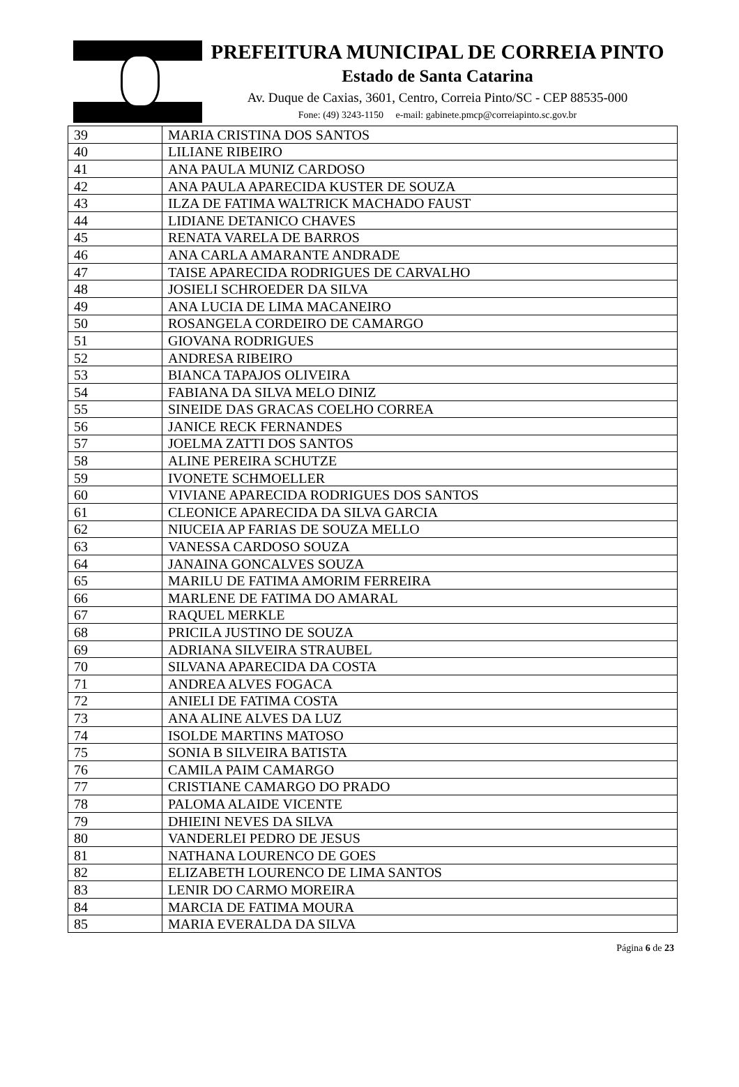PREFEITURA MUNICIPAL DE CORREIA PINTO
Estado de Santa Catarina
Av. Duque de Caxias, 3601, Centro, Correia Pinto/SC - CEP 88535-000
Fone: (49) 3243-1150 e-mail: gabinete.pmcp@correiapinto.sc.gov.br
| 39 | MARIA CRISTINA DOS SANTOS |
| 40 | LILIANE RIBEIRO |
| 41 | ANA PAULA MUNIZ CARDOSO |
| 42 | ANA PAULA APARECIDA KUSTER DE SOUZA |
| 43 | ILZA DE FATIMA WALTRICK MACHADO FAUST |
| 44 | LIDIANE DETANICO CHAVES |
| 45 | RENATA VARELA DE BARROS |
| 46 | ANA CARLA AMARANTE ANDRADE |
| 47 | TAISE APARECIDA RODRIGUES DE CARVALHO |
| 48 | JOSIELI SCHROEDER DA SILVA |
| 49 | ANA LUCIA DE LIMA MACANEIRO |
| 50 | ROSANGELA CORDEIRO DE CAMARGO |
| 51 | GIOVANA RODRIGUES |
| 52 | ANDRESA RIBEIRO |
| 53 | BIANCA TAPAJOS OLIVEIRA |
| 54 | FABIANA DA SILVA MELO DINIZ |
| 55 | SINEIDE DAS GRACAS COELHO CORREA |
| 56 | JANICE RECK FERNANDES |
| 57 | JOELMA ZATTI DOS SANTOS |
| 58 | ALINE PEREIRA SCHUTZE |
| 59 | IVONETE SCHMOELLER |
| 60 | VIVIANE APARECIDA RODRIGUES DOS SANTOS |
| 61 | CLEONICE APARECIDA DA SILVA GARCIA |
| 62 | NIUCEIA AP FARIAS DE SOUZA MELLO |
| 63 | VANESSA CARDOSO SOUZA |
| 64 | JANAINA GONCALVES SOUZA |
| 65 | MARILU DE FATIMA AMORIM FERREIRA |
| 66 | MARLENE DE FATIMA DO AMARAL |
| 67 | RAQUEL MERKLE |
| 68 | PRICILA JUSTINO DE SOUZA |
| 69 | ADRIANA SILVEIRA STRAUBEL |
| 70 | SILVANA APARECIDA DA COSTA |
| 71 | ANDREA ALVES FOGACA |
| 72 | ANIELI DE FATIMA COSTA |
| 73 | ANA ALINE ALVES DA LUZ |
| 74 | ISOLDE MARTINS MATOSO |
| 75 | SONIA B SILVEIRA BATISTA |
| 76 | CAMILA PAIM CAMARGO |
| 77 | CRISTIANE CAMARGO DO PRADO |
| 78 | PALOMA ALAIDE VICENTE |
| 79 | DHIEINI NEVES DA SILVA |
| 80 | VANDERLEI PEDRO DE JESUS |
| 81 | NATHANA LOURENCO DE GOES |
| 82 | ELIZABETH LOURENCO DE LIMA SANTOS |
| 83 | LENIR DO CARMO MOREIRA |
| 84 | MARCIA DE FATIMA MOURA |
| 85 | MARIA EVERALDA DA SILVA |
Página 6 de 23